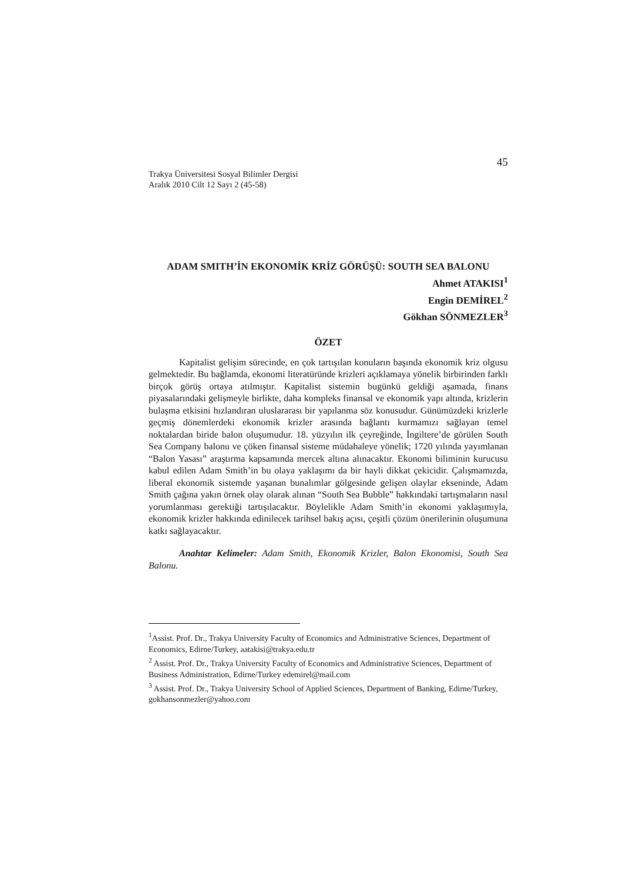45
Trakya Üniversitesi Sosyal Bilimler Dergisi
Aralık 2010 Cilt 12 Sayı 2 (45-58)
ADAM SMITH’İN EKONOMİK KRİZ GÖRÜŞÜ: SOUTH SEA BALONU
Ahmet ATAKISI<sup>1</sup>
Engin DEMİREL<sup>2</sup>
Gökhan SÖNMEZLER<sup>3</sup>
ÖZET
Kapitalist gelişim sürecinde, en çok tartışılan konuların başında ekonomik kriz olgusu gelmektedir. Bu bağlamda, ekonomi literatüründe krizleri açıklamaya yönelik birbirinden farklı birçok görüş ortaya atılmıştır. Kapitalist sistemin bugünkü geldiği aşamada, finans piyasalarındaki gelişmeyle birlikte, daha kompleks finansal ve ekonomik yapı altında, krizlerin bulaşma etkisini hızlandıran uluslararası bir yapılanma söz konusudur. Günümüzdeki krizlerle geçmiş dönemlerdeki ekonomik krizler arasında bağlantı kurmamızı sağlayan temel noktalardan biride balon oluşumudur. 18. yüzyılın ilk çeyreğinde, İngiltere’de görülen South Sea Company balonu ve çöken finansal sisteme müdahaleye yönelik; 1720 yılında yayımlanan “Balon Yasası” araştırma kapsamında mercek altına alınacaktır. Ekonomi biliminin kurucusu kabul edilen Adam Smith’in bu olaya yaklaşımı da bir hayli dikkat çekicidir. Çalışmamızda, liberal ekonomik sistemde yaşanan bunalımlar gölgesinde gelişen olaylar ekseninde, Adam Smith çağına yakın örnek olay olarak alınan “South Sea Bubble” hakkındaki tartışmaların nasıl yorumlanması gerektiği tartışılacaktır. Böylelikle Adam Smith’in ekonomi yaklaşımıyla, ekonomik krizler hakkında edinilecek tarihsel bakış açısı, çeşitli çözüm önerilerinin oluşumuna katkı sağlayacaktır.
Anahtar Kelimeler: Adam Smith, Ekonomik Krizler, Balon Ekonomisi, South Sea Balonu.
<sup>1</sup> Assist. Prof. Dr., Trakya University Faculty of Economics and Administrative Sciences, Department of Economics, Edirne/Turkey, aatakisi@trakya.edu.tr
<sup>2</sup> Assist. Prof. Dr., Trakya University Faculty of Economics and Administrative Sciences, Department of Business Administration, Edirne/Turkey edemirel@mail.com
<sup>3</sup> Assist. Prof. Dr., Trakya University School of Applied Sciences, Department of Banking, Edirne/Turkey, gokhansonmezler@yahoo.com